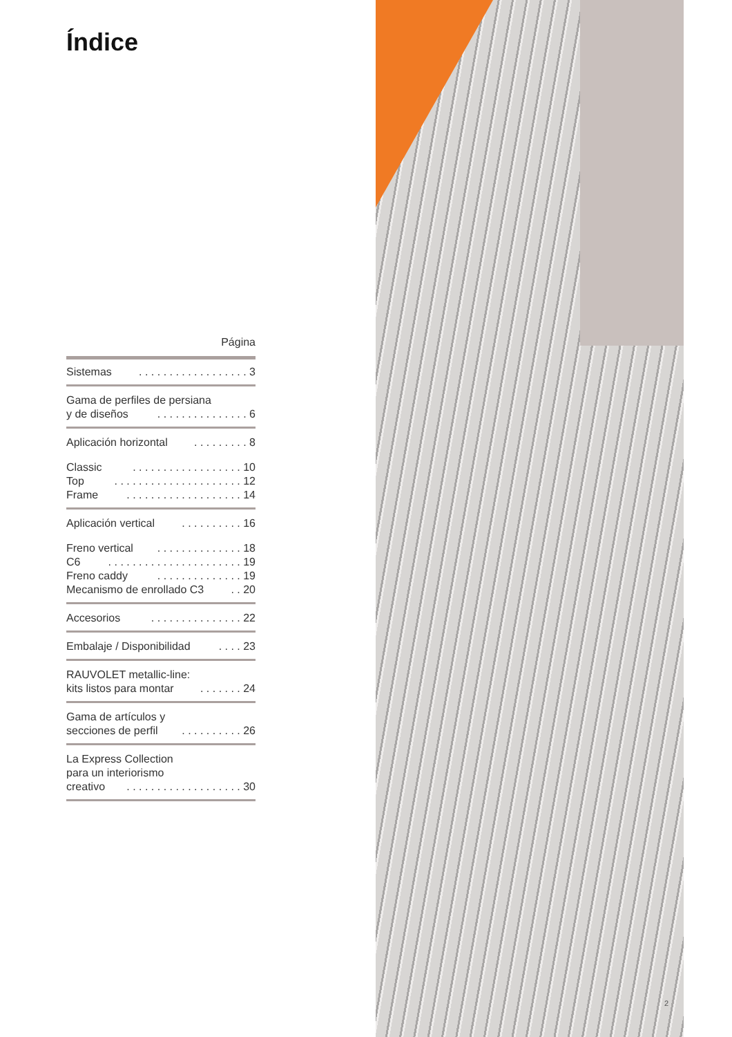Índice
Página
Sistemas. . . . . . . . . . . . . . . . . . 3
Gama de perfiles de persiana
y de diseños. . . . . . . . . . . . . . . 6
Aplicación horizontal. . . . . . . . . 8
Classic. . . . . . . . . . . . . . . . . . 10
Top. . . . . . . . . . . . . . . . . . . . . 12
Frame. . . . . . . . . . . . . . . . . . . 14
Aplicación vertical. . . . . . . . . . 16
Freno vertical. . . . . . . . . . . . . . 18
C6. . . . . . . . . . . . . . . . . . . . . . 19
Freno caddy. . . . . . . . . . . . . . 19
Mecanismo de enrollado C3. . 20
Accesorios. . . . . . . . . . . . . . . 22
Embalaje / Disponibilidad. . . . 23
RAUVOLET metallic-line:
kits listos para montar. . . . . . . 24
Gama de artículos y
secciones de perfil. . . . . . . . . . 26
La Express Collection
para un interiorismo
creativo. . . . . . . . . . . . . . . . . . . 30
2